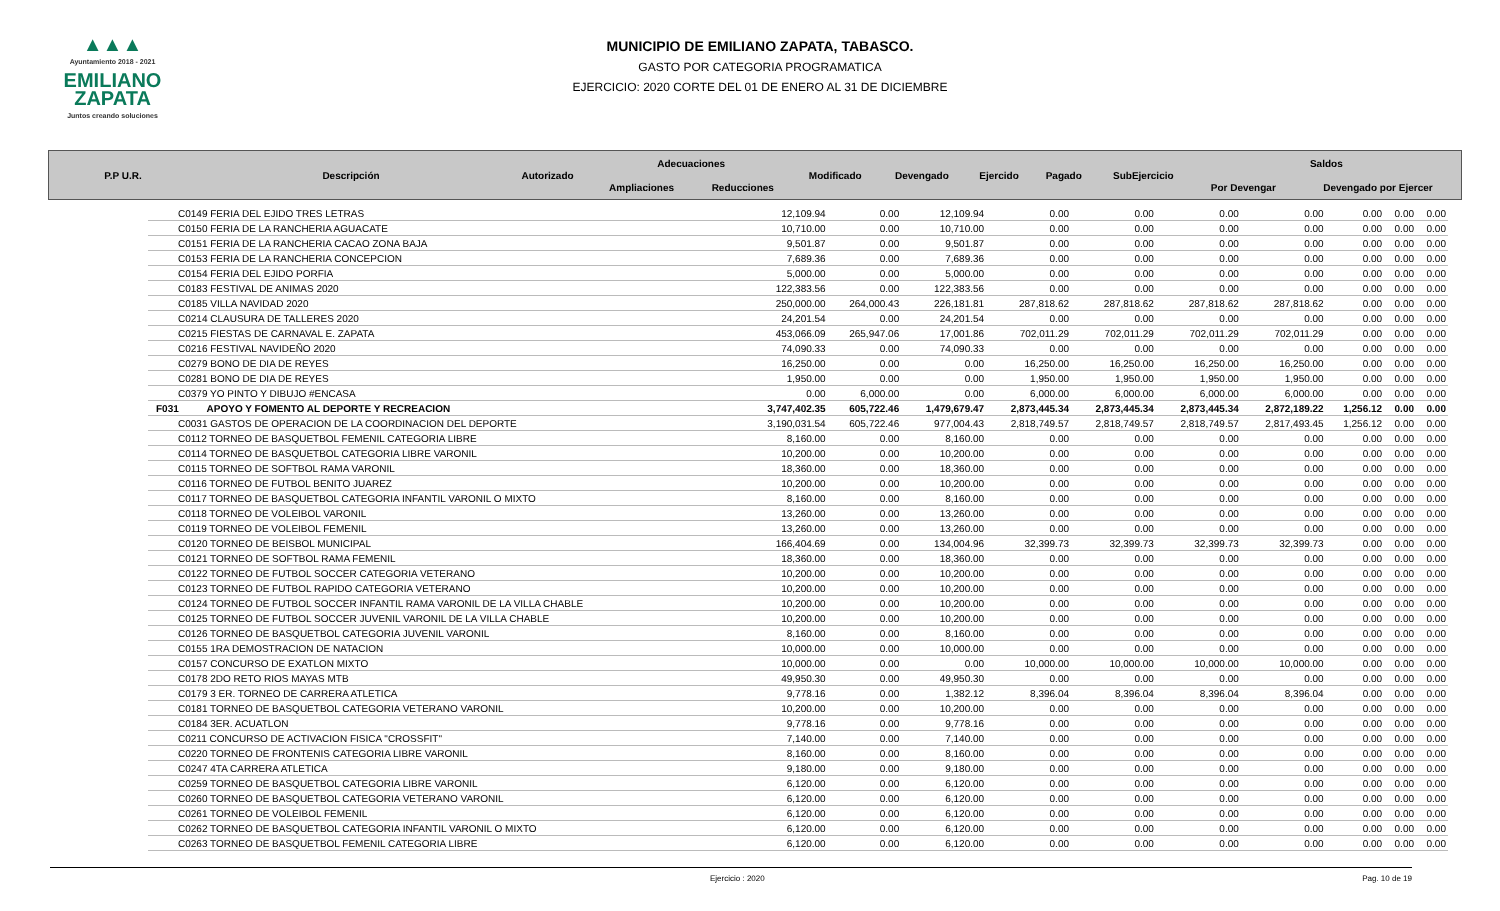▲▲▲
Ayuntamiento 2018 - 2021
EMILIANO
ZAPATA
Juntos creando soluciones
MUNICIPIO DE EMILIANO ZAPATA, TABASCO.
GASTO POR CATEGORIA PROGRAMATICA
EJERCICIO: 2020 CORTE DEL 01 DE ENERO AL 31 DE DICIEMBRE
| P.P U.R. | Descripción | Autorizado | Adecuaciones | | Modificado | Devengado | Ejercido | Pagado | SubEjercicio | Saldos | |
| --- | --- | --- | --- | --- | --- | --- | --- | --- | --- | --- | --- |
| | | | Ampliaciones | Reducciones | | | | | | Por Devengar | Devengado por Ejercer |
| C0149 FERIA DEL EJIDO TRES LETRAS | 12,109.94 | 0.00 | 12,109.94 | 0.00 | 0.00 | 0.00 | 0.00 | 0.00 | 0.00 | 0.00 |
| C0150 FERIA DE LA RANCHERIA AGUACATE | 10,710.00 | 0.00 | 10,710.00 | 0.00 | 0.00 | 0.00 | 0.00 | 0.00 | 0.00 | 0.00 |
| C0151 FERIA DE LA RANCHERIA CACAO ZONA BAJA | 9,501.87 | 0.00 | 9,501.87 | 0.00 | 0.00 | 0.00 | 0.00 | 0.00 | 0.00 | 0.00 |
| C0153 FERIA DE LA RANCHERIA CONCEPCION | 7,689.36 | 0.00 | 7,689.36 | 0.00 | 0.00 | 0.00 | 0.00 | 0.00 | 0.00 | 0.00 |
| C0154 FERIA DEL EJIDO PORFIA | 5,000.00 | 0.00 | 5,000.00 | 0.00 | 0.00 | 0.00 | 0.00 | 0.00 | 0.00 | 0.00 |
| C0183 FESTIVAL DE ANIMAS 2020 | 122,383.56 | 0.00 | 122,383.56 | 0.00 | 0.00 | 0.00 | 0.00 | 0.00 | 0.00 | 0.00 |
| C0185 VILLA NAVIDAD 2020 | 250,000.00 | 264,000.43 | 226,181.81 | 287,818.62 | 287,818.62 | 287,818.62 | 287,818.62 | 0.00 | 0.00 | 0.00 |
| C0214 CLAUSURA DE TALLERES 2020 | 24,201.54 | 0.00 | 24,201.54 | 0.00 | 0.00 | 0.00 | 0.00 | 0.00 | 0.00 | 0.00 |
| C0215 FIESTAS DE CARNAVAL E. ZAPATA | 453,066.09 | 265,947.06 | 17,001.86 | 702,011.29 | 702,011.29 | 702,011.29 | 702,011.29 | 0.00 | 0.00 | 0.00 |
| C0216 FESTIVAL NAVIDEÑO 2020 | 74,090.33 | 0.00 | 74,090.33 | 0.00 | 0.00 | 0.00 | 0.00 | 0.00 | 0.00 | 0.00 |
| C0279 BONO DE DIA DE REYES | 16,250.00 | 0.00 | 0.00 | 16,250.00 | 16,250.00 | 16,250.00 | 16,250.00 | 0.00 | 0.00 | 0.00 |
| C0281 BONO DE DIA DE REYES | 1,950.00 | 0.00 | 0.00 | 1,950.00 | 1,950.00 | 1,950.00 | 1,950.00 | 0.00 | 0.00 | 0.00 |
| C0379 YO PINTO Y DIBUJO #ENCASA | 0.00 | 6,000.00 | 0.00 | 6,000.00 | 6,000.00 | 6,000.00 | 6,000.00 | 0.00 | 0.00 | 0.00 |
| F031 APOYO Y FOMENTO AL DEPORTE Y RECREACION | 3,747,402.35 | 605,722.46 | 1,479,679.47 | 2,873,445.34 | 2,873,445.34 | 2,873,445.34 | 2,872,189.22 | 1,256.12 | 0.00 | 0.00 |
| C0031 GASTOS DE OPERACION DE LA COORDINACION DEL DEPORTE | 3,190,031.54 | 605,722.46 | 977,004.43 | 2,818,749.57 | 2,818,749.57 | 2,818,749.57 | 2,817,493.45 | 1,256.12 | 0.00 | 0.00 |
| C0112 TORNEO DE BASQUETBOL FEMENIL CATEGORIA LIBRE | 8,160.00 | 0.00 | 8,160.00 | 0.00 | 0.00 | 0.00 | 0.00 | 0.00 | 0.00 | 0.00 |
| C0114 TORNEO DE BASQUETBOL CATEGORIA LIBRE VARONIL | 10,200.00 | 0.00 | 10,200.00 | 0.00 | 0.00 | 0.00 | 0.00 | 0.00 | 0.00 | 0.00 |
| C0115 TORNEO DE SOFTBOL RAMA VARONIL | 18,360.00 | 0.00 | 18,360.00 | 0.00 | 0.00 | 0.00 | 0.00 | 0.00 | 0.00 | 0.00 |
| C0116 TORNEO DE FUTBOL BENITO JUAREZ | 10,200.00 | 0.00 | 10,200.00 | 0.00 | 0.00 | 0.00 | 0.00 | 0.00 | 0.00 | 0.00 |
| C0117 TORNEO DE BASQUETBOL CATEGORIA INFANTIL VARONIL O MIXTO | 8,160.00 | 0.00 | 8,160.00 | 0.00 | 0.00 | 0.00 | 0.00 | 0.00 | 0.00 | 0.00 |
| C0118 TORNEO DE VOLEIBOL VARONIL | 13,260.00 | 0.00 | 13,260.00 | 0.00 | 0.00 | 0.00 | 0.00 | 0.00 | 0.00 | 0.00 |
| C0119 TORNEO DE VOLEIBOL FEMENIL | 13,260.00 | 0.00 | 13,260.00 | 0.00 | 0.00 | 0.00 | 0.00 | 0.00 | 0.00 | 0.00 |
| C0120 TORNEO DE BEISBOL MUNICIPAL | 166,404.69 | 0.00 | 134,004.96 | 32,399.73 | 32,399.73 | 32,399.73 | 32,399.73 | 0.00 | 0.00 | 0.00 |
| C0121 TORNEO DE SOFTBOL RAMA FEMENIL | 18,360.00 | 0.00 | 18,360.00 | 0.00 | 0.00 | 0.00 | 0.00 | 0.00 | 0.00 | 0.00 |
| C0122 TORNEO DE FUTBOL SOCCER CATEGORIA VETERANO | 10,200.00 | 0.00 | 10,200.00 | 0.00 | 0.00 | 0.00 | 0.00 | 0.00 | 0.00 | 0.00 |
| C0123 TORNEO DE FUTBOL RAPIDO CATEGORIA VETERANO | 10,200.00 | 0.00 | 10,200.00 | 0.00 | 0.00 | 0.00 | 0.00 | 0.00 | 0.00 | 0.00 |
| C0124 TORNEO DE FUTBOL SOCCER INFANTIL RAMA VARONIL DE LA VILLA CHABLE | 10,200.00 | 0.00 | 10,200.00 | 0.00 | 0.00 | 0.00 | 0.00 | 0.00 | 0.00 | 0.00 |
| C0125 TORNEO DE FUTBOL SOCCER JUVENIL VARONIL DE LA VILLA CHABLE | 10,200.00 | 0.00 | 10,200.00 | 0.00 | 0.00 | 0.00 | 0.00 | 0.00 | 0.00 | 0.00 |
| C0126 TORNEO DE BASQUETBOL CATEGORIA JUVENIL VARONIL | 8,160.00 | 0.00 | 8,160.00 | 0.00 | 0.00 | 0.00 | 0.00 | 0.00 | 0.00 | 0.00 |
| C0155 1RA DEMOSTRACION DE NATACION | 10,000.00 | 0.00 | 10,000.00 | 0.00 | 0.00 | 0.00 | 0.00 | 0.00 | 0.00 | 0.00 |
| C0157 CONCURSO DE EXATLON MIXTO | 10,000.00 | 0.00 | 0.00 | 10,000.00 | 10,000.00 | 10,000.00 | 10,000.00 | 0.00 | 0.00 | 0.00 |
| C0178 2DO RETO RIOS MAYAS MTB | 49,950.30 | 0.00 | 49,950.30 | 0.00 | 0.00 | 0.00 | 0.00 | 0.00 | 0.00 | 0.00 |
| C0179 3 ER. TORNEO DE CARRERA ATLETICA | 9,778.16 | 0.00 | 1,382.12 | 8,396.04 | 8,396.04 | 8,396.04 | 8,396.04 | 0.00 | 0.00 | 0.00 |
| C0181 TORNEO DE BASQUETBOL CATEGORIA VETERANO VARONIL | 10,200.00 | 0.00 | 10,200.00 | 0.00 | 0.00 | 0.00 | 0.00 | 0.00 | 0.00 | 0.00 |
| C0184 3ER. ACUATLON | 9,778.16 | 0.00 | 9,778.16 | 0.00 | 0.00 | 0.00 | 0.00 | 0.00 | 0.00 | 0.00 |
| C0211 CONCURSO DE ACTIVACION FISICA "CROSSFIT" | 7,140.00 | 0.00 | 7,140.00 | 0.00 | 0.00 | 0.00 | 0.00 | 0.00 | 0.00 | 0.00 |
| C0220 TORNEO DE FRONTENIS CATEGORIA LIBRE VARONIL | 8,160.00 | 0.00 | 8,160.00 | 0.00 | 0.00 | 0.00 | 0.00 | 0.00 | 0.00 | 0.00 |
| C0247 4TA CARRERA ATLETICA | 9,180.00 | 0.00 | 9,180.00 | 0.00 | 0.00 | 0.00 | 0.00 | 0.00 | 0.00 | 0.00 |
| C0259 TORNEO DE BASQUETBOL CATEGORIA LIBRE VARONIL | 6,120.00 | 0.00 | 6,120.00 | 0.00 | 0.00 | 0.00 | 0.00 | 0.00 | 0.00 | 0.00 |
| C0260 TORNEO DE BASQUETBOL CATEGORIA VETERANO VARONIL | 6,120.00 | 0.00 | 6,120.00 | 0.00 | 0.00 | 0.00 | 0.00 | 0.00 | 0.00 | 0.00 |
| C0261 TORNEO DE VOLEIBOL FEMENIL | 6,120.00 | 0.00 | 6,120.00 | 0.00 | 0.00 | 0.00 | 0.00 | 0.00 | 0.00 | 0.00 |
| C0262 TORNEO DE BASQUETBOL CATEGORIA INFANTIL VARONIL O MIXTO | 6,120.00 | 0.00 | 6,120.00 | 0.00 | 0.00 | 0.00 | 0.00 | 0.00 | 0.00 | 0.00 |
| C0263 TORNEO DE BASQUETBOL FEMENIL CATEGORIA LIBRE | 6,120.00 | 0.00 | 6,120.00 | 0.00 | 0.00 | 0.00 | 0.00 | 0.00 | 0.00 | 0.00 |
Ejercicio : 2020 Pag. 10 de 19